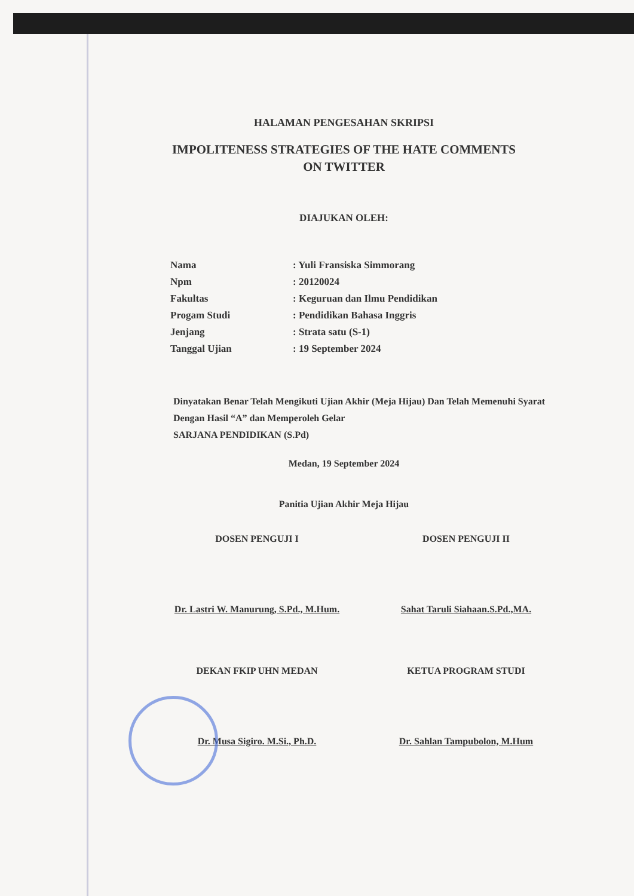HALAMAN PENGESAHAN SKRIPSI
IMPOLITENESS STRATEGIES OF THE HATE COMMENTS
ON TWITTER
DIAJUKAN OLEH:
| Nama | : Yuli Fransiska Simmorang |
| Npm | : 20120024 |
| Fakultas | : Keguruan dan Ilmu Pendidikan |
| Progam Studi | : Pendidikan Bahasa Inggris |
| Jenjang | : Strata satu (S-1) |
| Tanggal Ujian | : 19 September 2024 |
Dinyatakan Benar Telah Mengikuti Ujian Akhir (Meja Hijau) Dan Telah Memenuhi Syarat Dengan Hasil “A” dan Memperoleh Gelar
SARJANA PENDIDIKAN (S.Pd)
Medan, 19 September 2024
Panitia Ujian Akhir Meja Hijau
DOSEN PENGUJI I DOSEN PENGUJI II
Dr. Lastri W. Manurung, S.Pd., M.Hum.
Sahat Taruli Siahaan.S.Pd.,MA.
DEKAN FKIP UHN MEDAN KETUA PROGRAM STUDI
Dr. Musa Sigiro. M.Si., Ph.D. Dr. Sahlan Tampubolon, M.Hum